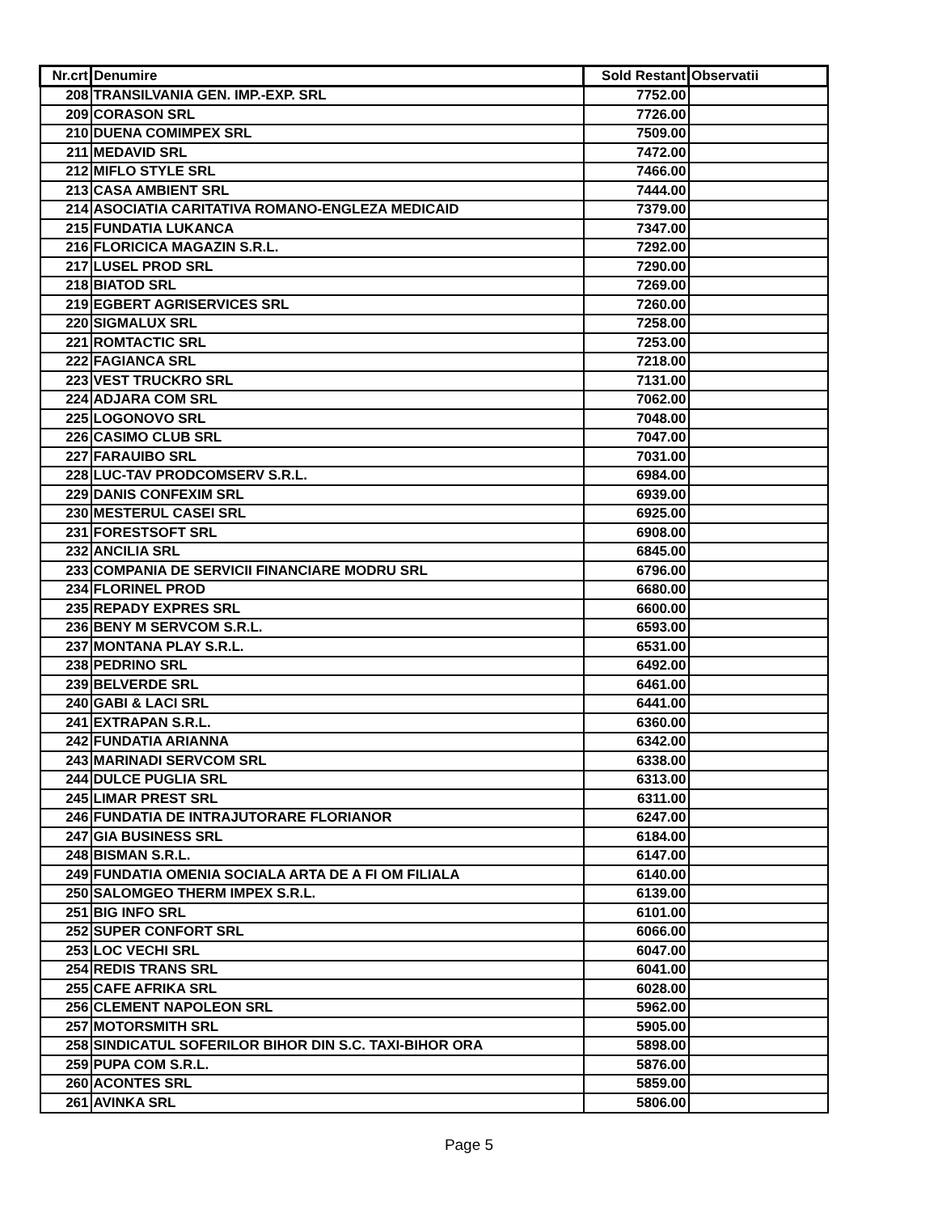| Nr.crt | Denumire | Sold Restant | Observatii |
| --- | --- | --- | --- |
| 208 | TRANSILVANIA GEN. IMP.-EXP. SRL | 7752.00 | |
| 209 | CORASON SRL | 7726.00 | |
| 210 | DUENA COMIMPEX SRL | 7509.00 | |
| 211 | MEDAVID SRL | 7472.00 | |
| 212 | MIFLO STYLE SRL | 7466.00 | |
| 213 | CASA AMBIENT SRL | 7444.00 | |
| 214 | ASOCIATIA CARITATIVA ROMANO-ENGLEZA MEDICAID | 7379.00 | |
| 215 | FUNDATIA LUKANCA | 7347.00 | |
| 216 | FLORICICA MAGAZIN S.R.L. | 7292.00 | |
| 217 | LUSEL PROD SRL | 7290.00 | |
| 218 | BIATOD SRL | 7269.00 | |
| 219 | EGBERT AGRISERVICES SRL | 7260.00 | |
| 220 | SIGMALUX SRL | 7258.00 | |
| 221 | ROMTACTIC SRL | 7253.00 | |
| 222 | FAGIANCA SRL | 7218.00 | |
| 223 | VEST TRUCKRO SRL | 7131.00 | |
| 224 | ADJARA COM SRL | 7062.00 | |
| 225 | LOGONOVO SRL | 7048.00 | |
| 226 | CASIMO CLUB SRL | 7047.00 | |
| 227 | FARAUIBO SRL | 7031.00 | |
| 228 | LUC-TAV PRODCOMSERV S.R.L. | 6984.00 | |
| 229 | DANIS CONFEXIM SRL | 6939.00 | |
| 230 | MESTERUL CASEI SRL | 6925.00 | |
| 231 | FORESTSOFT SRL | 6908.00 | |
| 232 | ANCILIA SRL | 6845.00 | |
| 233 | COMPANIA DE SERVICII FINANCIARE MODRU SRL | 6796.00 | |
| 234 | FLORINEL PROD | 6680.00 | |
| 235 | REPADY EXPRES SRL | 6600.00 | |
| 236 | BENY M SERVCOM S.R.L. | 6593.00 | |
| 237 | MONTANA PLAY S.R.L. | 6531.00 | |
| 238 | PEDRINO SRL | 6492.00 | |
| 239 | BELVERDE SRL | 6461.00 | |
| 240 | GABI & LACI SRL | 6441.00 | |
| 241 | EXTRAPAN S.R.L. | 6360.00 | |
| 242 | FUNDATIA ARIANNA | 6342.00 | |
| 243 | MARINADI SERVCOM SRL | 6338.00 | |
| 244 | DULCE PUGLIA SRL | 6313.00 | |
| 245 | LIMAR PREST SRL | 6311.00 | |
| 246 | FUNDATIA DE INTRAJUTORARE FLORIANOR | 6247.00 | |
| 247 | GIA BUSINESS SRL | 6184.00 | |
| 248 | BISMAN S.R.L. | 6147.00 | |
| 249 | FUNDATIA OMENIA SOCIALA ARTA DE A FI OM FILIALA | 6140.00 | |
| 250 | SALOMGEO THERM IMPEX S.R.L. | 6139.00 | |
| 251 | BIG INFO SRL | 6101.00 | |
| 252 | SUPER CONFORT SRL | 6066.00 | |
| 253 | LOC VECHI SRL | 6047.00 | |
| 254 | REDIS TRANS SRL | 6041.00 | |
| 255 | CAFE AFRIKA SRL | 6028.00 | |
| 256 | CLEMENT NAPOLEON SRL | 5962.00 | |
| 257 | MOTORSMITH SRL | 5905.00 | |
| 258 | SINDICATUL SOFERILOR BIHOR DIN S.C. TAXI-BIHOR ORA | 5898.00 | |
| 259 | PUPA COM S.R.L. | 5876.00 | |
| 260 | ACONTES SRL | 5859.00 | |
| 261 | AVINKA SRL | 5806.00 | |
Page 5